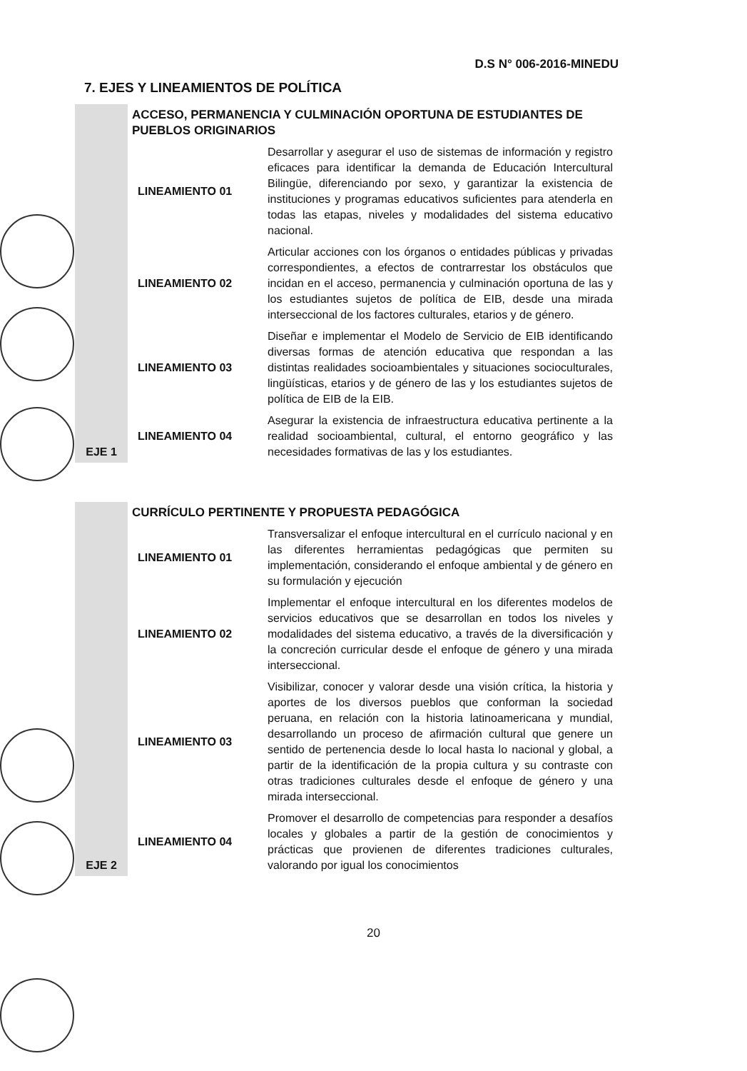D.S N° 006-2016-MINEDU
7. EJES Y LINEAMIENTOS DE POLÍTICA
| EJE 1 | ACCESO, PERMANENCIA Y CULMINACIÓN OPORTUNA DE ESTUDIANTES DE PUEBLOS ORIGINARIOS | |
| | LINEAMIENTO 01 | Desarrollar y asegurar el uso de sistemas de información y registro eficaces para identificar la demanda de Educación Intercultural Bilingüe, diferenciando por sexo, y garantizar la existencia de instituciones y programas educativos suficientes para atenderla en todas las etapas, niveles y modalidades del sistema educativo nacional. |
| | LINEAMIENTO 02 | Articular acciones con los órganos o entidades públicas y privadas correspondientes, a efectos de contrarrestar los obstáculos que incidan en el acceso, permanencia y culminación oportuna de las y los estudiantes sujetos de política de EIB, desde una mirada interseccional de los factores culturales, etarios y de género. |
| | LINEAMIENTO 03 | Diseñar e implementar el Modelo de Servicio de EIB identificando diversas formas de atención educativa que respondan a las distintas realidades socioambientales y situaciones socioculturales, lingüísticas, etarios y de género de las y los estudiantes sujetos de política de EIB de la EIB. |
| | LINEAMIENTO 04 | Asegurar la existencia de infraestructura educativa pertinente a la realidad socioambiental, cultural, el entorno geográfico y las necesidades formativas de las y los estudiantes. |
| EJE 2 | CURRÍCULO PERTINENTE Y PROPUESTA PEDAGÓGICA | |
| | LINEAMIENTO 01 | Transversalizar el enfoque intercultural en el currículo nacional y en las diferentes herramientas pedagógicas que permiten su implementación, considerando el enfoque ambiental y de género en su formulación y ejecución |
| | LINEAMIENTO 02 | Implementar el enfoque intercultural en los diferentes modelos de servicios educativos que se desarrollan en todos los niveles y modalidades del sistema educativo, a través de la diversificación y la concreción curricular desde el enfoque de género y una mirada interseccional. |
| | LINEAMIENTO 03 | Visibilizar, conocer y valorar desde una visión crítica, la historia y aportes de los diversos pueblos que conforman la sociedad peruana, en relación con la historia latinoamericana y mundial, desarrollando un proceso de afirmación cultural que genere un sentido de pertenencia desde lo local hasta lo nacional y global, a partir de la identificación de la propia cultura y su contraste con otras tradiciones culturales desde el enfoque de género y una mirada interseccional. |
| | LINEAMIENTO 04 | Promover el desarrollo de competencias para responder a desafíos locales y globales a partir de la gestión de conocimientos y prácticas que provienen de diferentes tradiciones culturales, valorando por igual los conocimientos |
20